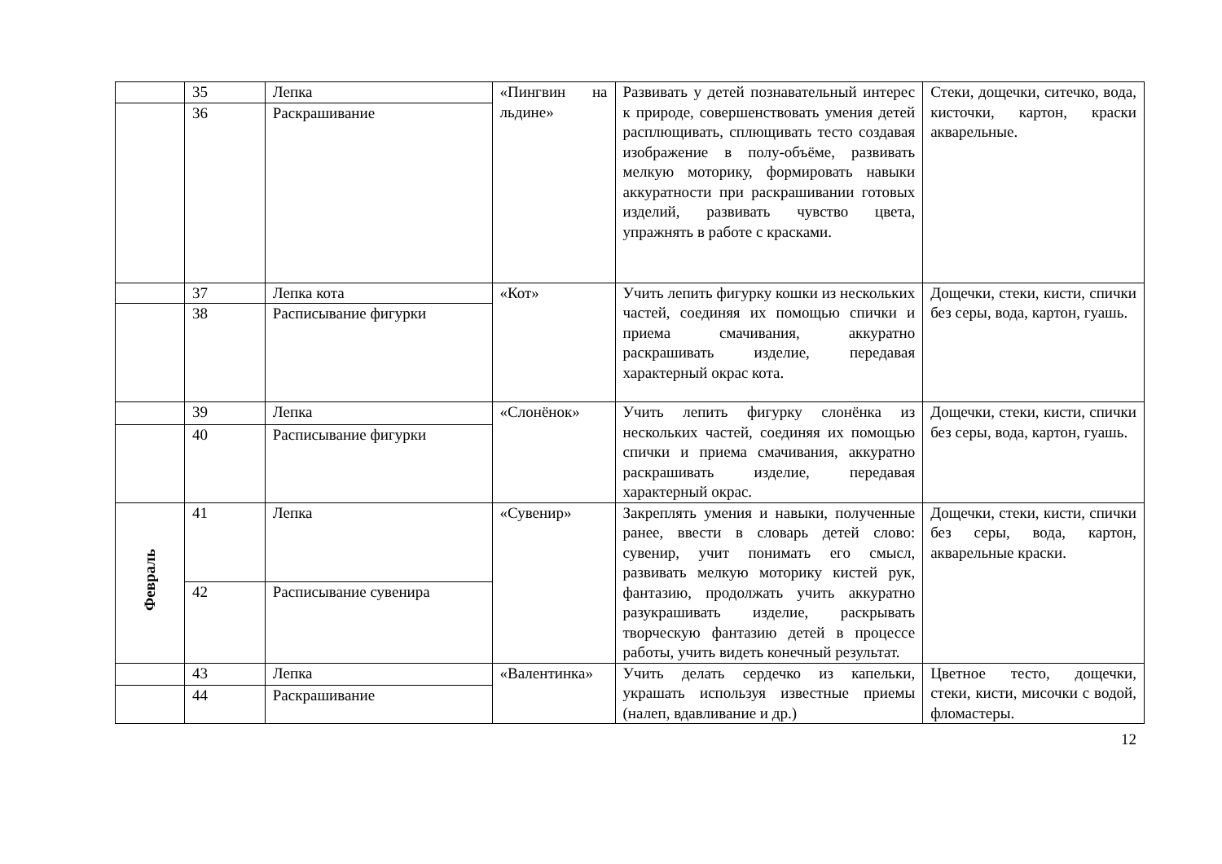| | 35 | Лепка | «Пингвин на льдине» | Развивать у детей познавательный интерес к природе, совершенствовать умения детей расплющивать, сплющивать тесто создавая изображение в полу-объёме, развивать мелкую моторику, формировать навыки аккуратности при раскрашивании готовых изделий, развивать чувство цвета, упражнять в работе с красками. | Стеки, дощечки, ситечко, вода, кисточки, картон, краски акварельные. |
| | 36 | Раскрашивание | | | |
| | 37 | Лепка кота | «Кот» | Учить лепить фигурку кошки из нескольких частей, соединяя их помощью спички и приема смачивания, аккуратно раскрашивать изделие, передавая характерный окрас кота. | Дощечки, стеки, кисти, спички без серы, вода, картон, гуашь. |
| | 38 | Расписывание фигурки | | | |
| | 39 | Лепка | «Слонёнок» | Учить лепить фигурку слонёнка из нескольких частей, соединяя их помощью спички и приема смачивания, аккуратно раскрашивать изделие, передавая характерный окрас. | Дощечки, стеки, кисти, спички без серы, вода, картон, гуашь. |
| | 40 | Расписывание фигурки | | | |
| Февраль | 41 | Лепка | «Сувенир» | Закреплять умения и навыки, полученные ранее, ввести в словарь детей слово: сувенир, учит понимать его смысл, развивать мелкую моторику кистей рук, фантазию, продолжать учить аккуратно разукрашивать изделие, раскрывать творческую фантазию детей в процессе работы, учить видеть конечный результат. | Дощечки, стеки, кисти, спички без серы, вода, картон, акварельные краски. |
| | 42 | Расписывание сувенира | | | |
| | 43 | Лепка | «Валентинка» | Учить делать сердечко из капельки, украшать используя известные приемы (налеп, вдавливание и др.) | Цветное тесто, дощечки, стеки, кисти, мисочки с водой, фломастеры. |
| | 44 | Раскрашивание | | | |
12